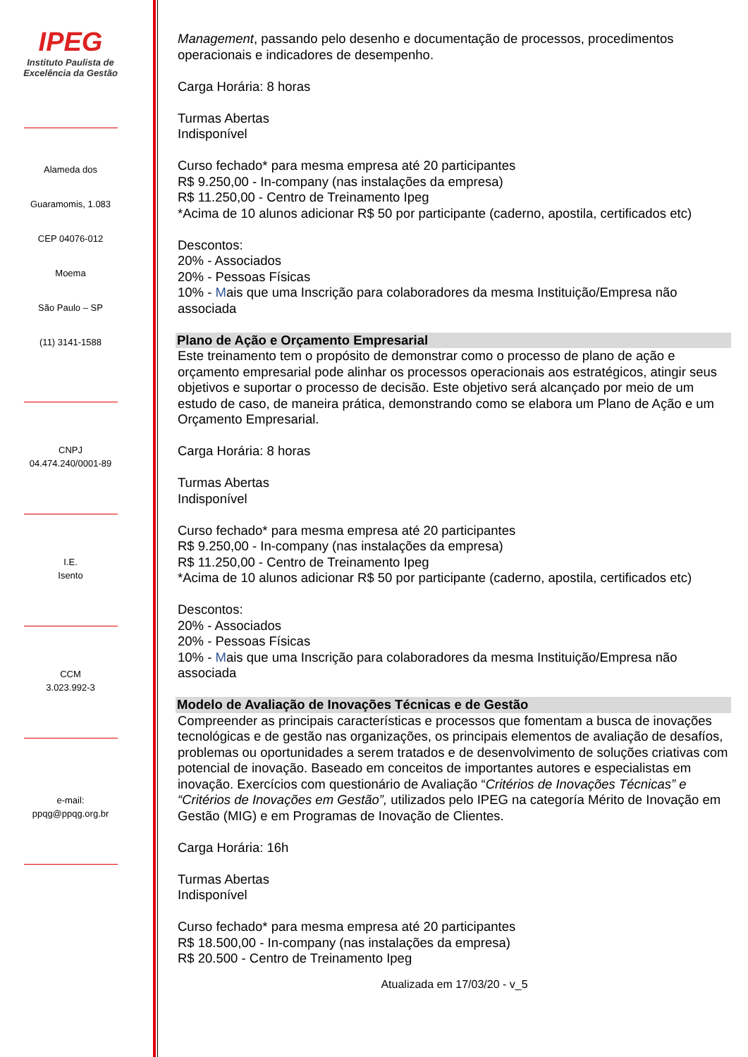IPEG
Instituto Paulista de
Excelência da Gestão
Alameda dos
Guaramomis, 1.083
CEP 04076-012
Moema
São Paulo – SP
(11) 3141-1588
CNPJ
04.474.240/0001-89
I.E.
Isento
CCM
3.023.992-3
e-mail:
ppqg@ppqg.org.br
Management, passando pelo desenho e documentação de processos, procedimentos operacionais e indicadores de desempenho.
Carga Horária: 8 horas
Turmas Abertas
Indisponível
Curso fechado* para mesma empresa até 20 participantes
R$ 9.250,00 - In-company (nas instalações da empresa)
R$ 11.250,00 - Centro de Treinamento Ipeg
*Acima de 10 alunos adicionar R$ 50 por participante (caderno, apostila, certificados etc)
Descontos:
20% - Associados
20% - Pessoas Físicas
10% - Mais que uma Inscrição para colaboradores da mesma Instituição/Empresa não associada
Plano de Ação e Orçamento Empresarial
Este treinamento tem o propósito de demonstrar como o processo de plano de ação e orçamento empresarial pode alinhar os processos operacionais aos estratégicos, atingir seus objetivos e suportar o processo de decisão. Este objetivo será alcançado por meio de um estudo de caso, de maneira prática, demonstrando como se elabora um Plano de Ação e um Orçamento Empresarial.
Carga Horária: 8 horas
Turmas Abertas
Indisponível
Curso fechado* para mesma empresa até 20 participantes
R$ 9.250,00 - In-company (nas instalações da empresa)
R$ 11.250,00 - Centro de Treinamento Ipeg
*Acima de 10 alunos adicionar R$ 50 por participante (caderno, apostila, certificados etc)
Descontos:
20% - Associados
20% - Pessoas Físicas
10% - Mais que uma Inscrição para colaboradores da mesma Instituição/Empresa não associada
Modelo de Avaliação de Inovações Técnicas e de Gestão
Compreender as principais características e processos que fomentam a busca de inovações tecnológicas e de gestão nas organizações, os principais elementos de avaliação de desafíos, problemas ou oportunidades a serem tratados e de desenvolvimento de soluções criativas com potencial de inovação. Baseado em conceitos de importantes autores e especialistas em inovação. Exercícios com questionário de Avaliação “Critérios de Inovações Técnicas” e “Critérios de Inovações em Gestão”, utilizados pelo IPEG na categoría Mérito de Inovação em Gestão (MIG) e em Programas de Inovação de Clientes.
Carga Horária: 16h
Turmas Abertas
Indisponível
Curso fechado* para mesma empresa até 20 participantes
R$ 18.500,00 - In-company (nas instalações da empresa)
R$ 20.500 - Centro de Treinamento Ipeg
Atualizada em 17/03/20 - v_5